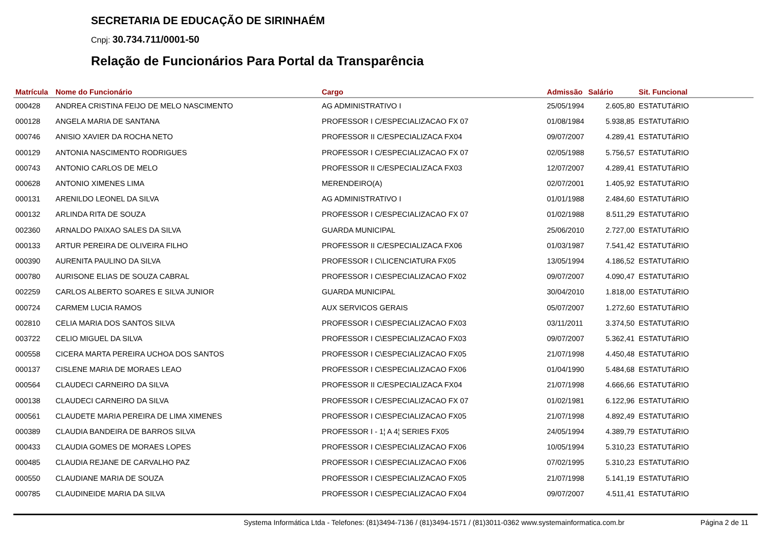SECRETARIA DE EDUCAÇÃO DE SIRINHAÉM
Cnpj: 30.734.711/0001-50
Relação de Funcionários Para Portal da Transparência
| Matrícula | Nome do Funcionário | Cargo | Admissão | Salário | Sit. Funcional |
| --- | --- | --- | --- | --- | --- |
| 000428 | ANDREA CRISTINA FEIJO DE MELO NASCIMENTO | AG ADMINISTRATIVO I | 25/05/1994 | 2.605,80 | ESTATUTáRIO |
| 000128 | ANGELA MARIA DE SANTANA | PROFESSOR I C/ESPECIALIZACAO FX 07 | 01/08/1984 | 5.938,85 | ESTATUTáRIO |
| 000746 | ANISIO XAVIER DA ROCHA NETO | PROFESSOR II C/ESPECIALIZACA FX04 | 09/07/2007 | 4.289,41 | ESTATUTáRIO |
| 000129 | ANTONIA NASCIMENTO RODRIGUES | PROFESSOR I C/ESPECIALIZACAO FX 07 | 02/05/1988 | 5.756,57 | ESTATUTáRIO |
| 000743 | ANTONIO CARLOS DE MELO | PROFESSOR II C/ESPECIALIZACA FX03 | 12/07/2007 | 4.289,41 | ESTATUTáRIO |
| 000628 | ANTONIO XIMENES LIMA | MERENDEIRO(A) | 02/07/2001 | 1.405,92 | ESTATUTáRIO |
| 000131 | ARENILDO LEONEL DA SILVA | AG ADMINISTRATIVO I | 01/01/1988 | 2.484,60 | ESTATUTáRIO |
| 000132 | ARLINDA RITA DE SOUZA | PROFESSOR I C/ESPECIALIZACAO FX 07 | 01/02/1988 | 8.511,29 | ESTATUTáRIO |
| 002360 | ARNALDO PAIXAO SALES DA SILVA | GUARDA MUNICIPAL | 25/06/2010 | 2.727,00 | ESTATUTáRIO |
| 000133 | ARTUR PEREIRA DE OLIVEIRA FILHO | PROFESSOR II C/ESPECIALIZACA FX06 | 01/03/1987 | 7.541,42 | ESTATUTáRIO |
| 000390 | AURENITA PAULINO DA SILVA | PROFESSOR I C\LICENCIATURA FX05 | 13/05/1994 | 4.186,52 | ESTATUTáRIO |
| 000780 | AURISONE ELIAS DE SOUZA CABRAL | PROFESSOR I C\ESPECIALIZACAO FX02 | 09/07/2007 | 4.090,47 | ESTATUTáRIO |
| 002259 | CARLOS ALBERTO SOARES E SILVA JUNIOR | GUARDA MUNICIPAL | 30/04/2010 | 1.818,00 | ESTATUTáRIO |
| 000724 | CARMEM LUCIA RAMOS | AUX SERVICOS GERAIS | 05/07/2007 | 1.272,60 | ESTATUTáRIO |
| 002810 | CELIA MARIA DOS SANTOS SILVA | PROFESSOR I C\ESPECIALIZACAO FX03 | 03/11/2011 | 3.374,50 | ESTATUTáRIO |
| 003722 | CELIO MIGUEL DA SILVA | PROFESSOR I C\ESPECIALIZACAO FX03 | 09/07/2007 | 5.362,41 | ESTATUTáRIO |
| 000558 | CICERA MARTA PEREIRA UCHOA DOS SANTOS | PROFESSOR I C\ESPECIALIZACAO FX05 | 21/07/1998 | 4.450,48 | ESTATUTáRIO |
| 000137 | CISLENE MARIA DE MORAES LEAO | PROFESSOR I C\ESPECIALIZACAO FX06 | 01/04/1990 | 5.484,68 | ESTATUTáRIO |
| 000564 | CLAUDECI CARNEIRO DA SILVA | PROFESSOR II C/ESPECIALIZACA FX04 | 21/07/1998 | 4.666,66 | ESTATUTáRIO |
| 000138 | CLAUDECI CARNEIRO DA SILVA | PROFESSOR I C/ESPECIALIZACAO FX 07 | 01/02/1981 | 6.122,96 | ESTATUTáRIO |
| 000561 | CLAUDETE MARIA PEREIRA DE LIMA XIMENES | PROFESSOR I C\ESPECIALIZACAO FX05 | 21/07/1998 | 4.892,49 | ESTATUTáRIO |
| 000389 | CLAUDIA BANDEIRA DE BARROS SILVA | PROFESSOR I - 1¦ A 4¦ SERIES FX05 | 24/05/1994 | 4.389,79 | ESTATUTáRIO |
| 000433 | CLAUDIA GOMES DE MORAES LOPES | PROFESSOR I C\ESPECIALIZACAO FX06 | 10/05/1994 | 5.310,23 | ESTATUTáRIO |
| 000485 | CLAUDIA REJANE DE CARVALHO PAZ | PROFESSOR I C\ESPECIALIZACAO FX06 | 07/02/1995 | 5.310,23 | ESTATUTáRIO |
| 000550 | CLAUDIANE MARIA DE SOUZA | PROFESSOR I C\ESPECIALIZACAO FX05 | 21/07/1998 | 5.141,19 | ESTATUTáRIO |
| 000785 | CLAUDINEIDE MARIA DA SILVA | PROFESSOR I C\ESPECIALIZACAO FX04 | 09/07/2007 | 4.511,41 | ESTATUTáRIO |
Systema Informática Ltda - Telefones: (81)3494-7136 / (81)3494-1571 / (81)3011-0362 www.systemainformatica.com.br Página 2 de 11